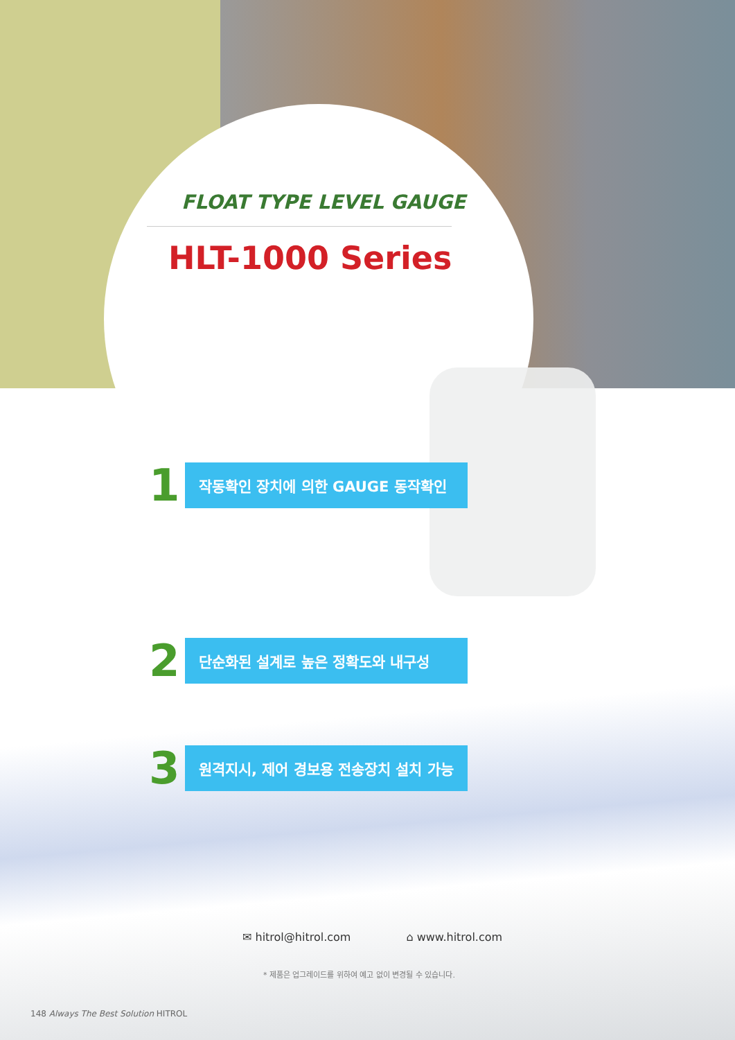FLOAT TYPE LEVEL GAUGE
HLT-1000 Series
1
작동확인 장치에 의한 GAUGE 동작확인
2
단순화된 설계로 높은 정확도와 내구성
3
원격지시, 제어 경보용 전송장치 설치 가능
✉ hitrol@hitrol.com ⌂ www.hitrol.com
* 제품은 업그레이드를 위하여 예고 없이 변경될 수 있습니다.
148 Always The Best Solution HITROL